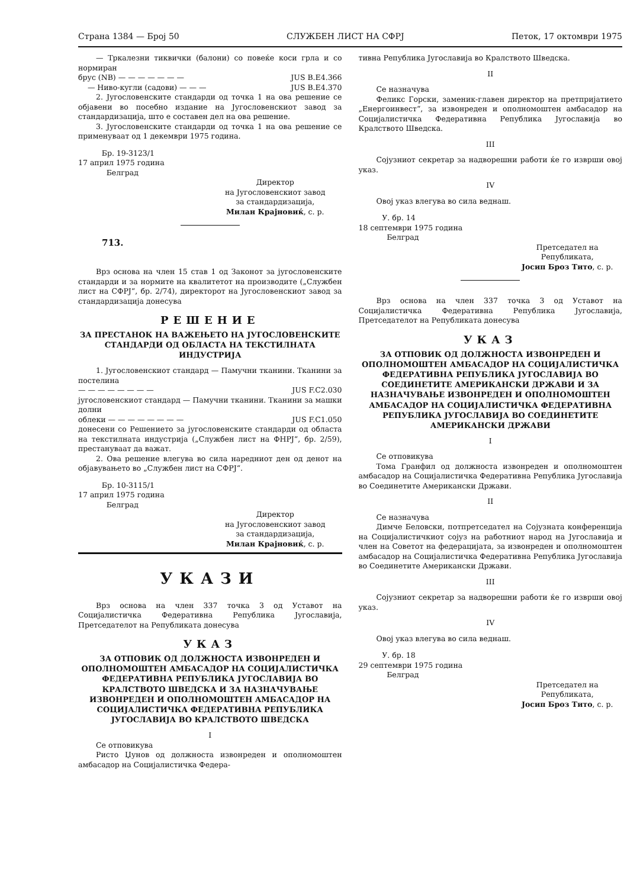Страна 1384 — Број 50 СЛУЖБЕН ЛИСТ НА СФРЈ Петок, 17 октомври 1975
— Тркалезни тиквички (балони) со повеќе коси грла и со нормиран
брус (NB) — — — — — — — JUS B.E4.366
— Ниво-кугли (садови) — — — JUS B.E4.370
2. Југословенските стандарди од точка 1 на ова решение се објавени во посебно издание на Југословенскиот завод за стандардизација, што е составен дел на ова решение.
3. Југословенските стандарди од точка 1 на ова решение се применуваат од 1 декември 1975 година.
Бр. 19-3123/1
17 април 1975 година
Белград
Директор
на Југословенскиот завод
за стандардизација,
Милан Крајновиќ, с. р.
713.
Врз основа на член 15 став 1 од Законот за југословенските стандарди и за нормите на квалитетот на производите („Службен лист на СФРЈ“, бр. 2/74), директорот на Југословенскиот завод за стандардизација донесува
РЕШЕНИЕ
ЗА ПРЕСТАНОК НА ВАЖЕЊЕТО НА ЈУГОСЛОВЕНСКИТЕ СТАНДАРДИ ОД ОБЛАСТА НА ТЕКСТИЛНАТА ИНДУСТРИЈА
1. Југословенскиот стандард — Памучни тканини. Тканини за постелина
— — — — — — — — JUS F.C2.030
југословенскиот стандард — Памучни тканини. Тканини за машки долни
облеки — — — — — — — — JUS F.C1.050
донесени со Решението за југословенските стандарди од областа на текстилната индустрија („Службен лист на ФНРЈ“, бр. 2/59), престануваат да важат.
2. Ова решение влегува во сила наредниот ден од денот на објавувањето во „Службен лист на СФРЈ“.
Бр. 10-3115/1
17 април 1975 година
Белград
Директор
на Југословенскиот завод
за стандардизација,
Милан Крајновиќ, с. р.
УКАЗИ
Врз основа на член 337 точка 3 од Уставот на Социјалистичка Федеративна Република Југославија, Претседателот на Републиката донесува
УКАЗ
ЗА ОТПОВИК ОД ДОЛЖНОСТА ИЗВОНРЕДЕН И ОПОЛНОМОШТЕН АМБАСАДОР НА СОЦИЈАЛИСТИЧКА ФЕДЕРАТИВНА РЕПУБЛИКА ЈУГОСЛАВИЈА ВО КРАЛСТВОТО ШВЕДСКА И ЗА НАЗНАЧУВАЊЕ ИЗВОНРЕДЕН И ОПОЛНОМОШТЕН АМБАСАДОР НА СОЦИЈАЛИСТИЧКА ФЕДЕРАТИВНА РЕПУБЛИКА ЈУГОСЛАВИЈА ВО КРАЛСТВОТО ШВЕДСКА
I
Се отповикува
Ристо Џунов од должноста извонреден и ополномоштен амбасадор на Социјалистичка Федера-
тивна Република Југославија во Кралството Шведска.
II
Се назначува
Феликс Горски, заменик-главен директор на претпријатието „Енергоинвест“, за извонреден и ополномоштен амбасадор на Социјалистичка Федеративна Република Југославија во Кралството Шведска.
III
Сојузниот секретар за надворешни работи ќе го изврши овој указ.
IV
Овој указ влегува во сила веднаш.
У. бр. 14
18 септември 1975 година
Белград
Претседател на
Републиката,
Јосип Броз Тито, с. р.
Врз основа на член 337 точка 3 од Уставот на Социјалистичка Федеративна Република Југославија, Претседателот на Републиката донесува
УКАЗ
ЗА ОТПОВИК ОД ДОЛЖНОСТА ИЗВОНРЕДЕН И ОПОЛНОМОШТЕН АМБАСАДОР НА СОЦИЈАЛИСТИЧКА ФЕДЕРАТИВНА РЕПУБЛИКА ЈУГОСЛАВИЈА ВО СОЕДИНЕТИТЕ АМЕРИКАНСКИ ДРЖАВИ И ЗА НАЗНАЧУВАЊЕ ИЗВОНРЕДЕН И ОПОЛНОМОШТЕН АМБАСАДОР НА СОЦИЈАЛИСТИЧКА ФЕДЕРАТИВНА РЕПУБЛИКА ЈУГОСЛАВИЈА ВО СОЕДИНЕТИТЕ АМЕРИКАНСКИ ДРЖАВИ
I
Се отповикува
Тома Гранфил од должноста извонреден и ополномоштен амбасадор на Социјалистичка Федеративна Република Југославија во Соединетите Американски Држави.
II
Се назначува
Димче Беловски, потпретседател на Сојузната конференција на Социјалистичкиот сојуз на работниот народ на Југославија и член на Советот на федерацијата, за извонреден и ополномоштен амбасадор на Социјалистичка Федеративна Република Југославија во Соединетите Американски Држави.
III
Сојузниот секретар за надворешни работи ќе го изврши овој указ.
IV
Овој указ влегува во сила веднаш.
У. бр. 18
29 септември 1975 година
Белград
Претседател на
Републиката,
Јосип Броз Тито, с. р.